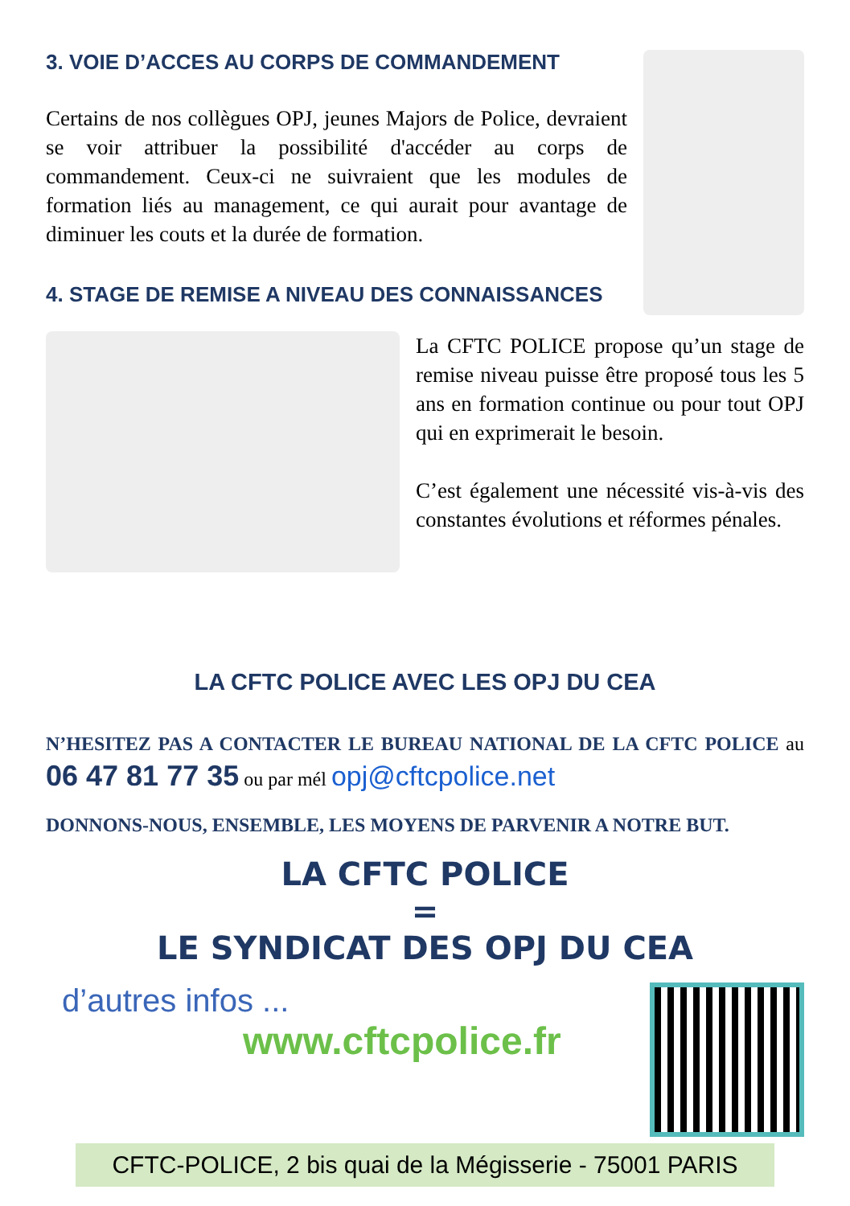3. VOIE D’ACCES AU CORPS DE COMMANDEMENT
Certains de nos collègues OPJ, jeunes Majors de Police, devraient se voir attribuer la possibilité d'accéder au corps de commandement. Ceux-ci ne suivraient que les modules de formation liés au management, ce qui aurait pour avantage de diminuer les couts et la durée de formation.
4. STAGE DE REMISE A NIVEAU DES CONNAISSANCES
La CFTC POLICE propose qu’un stage de remise niveau puisse être proposé tous les 5 ans en formation continue ou pour tout OPJ qui en exprimerait le besoin.
C’est également une nécessité vis-à-vis des constantes évolutions et réformes pénales.
LA CFTC POLICE AVEC LES OPJ DU CEA
N’HESITEZ PAS A CONTACTER LE BUREAU NATIONAL DE LA CFTC POLICE au 06 47 81 77 35 ou par mél opj@cftcpolice.net
DONNONS-NOUS, ENSEMBLE, LES MOYENS DE PARVENIR A NOTRE BUT.
LA CFTC POLICE
=
LE SYNDICAT DES OPJ DU CEA
d’autres infos ...
www.cftcpolice.fr
CFTC-POLICE, 2 bis quai de la Mégisserie - 75001 PARIS